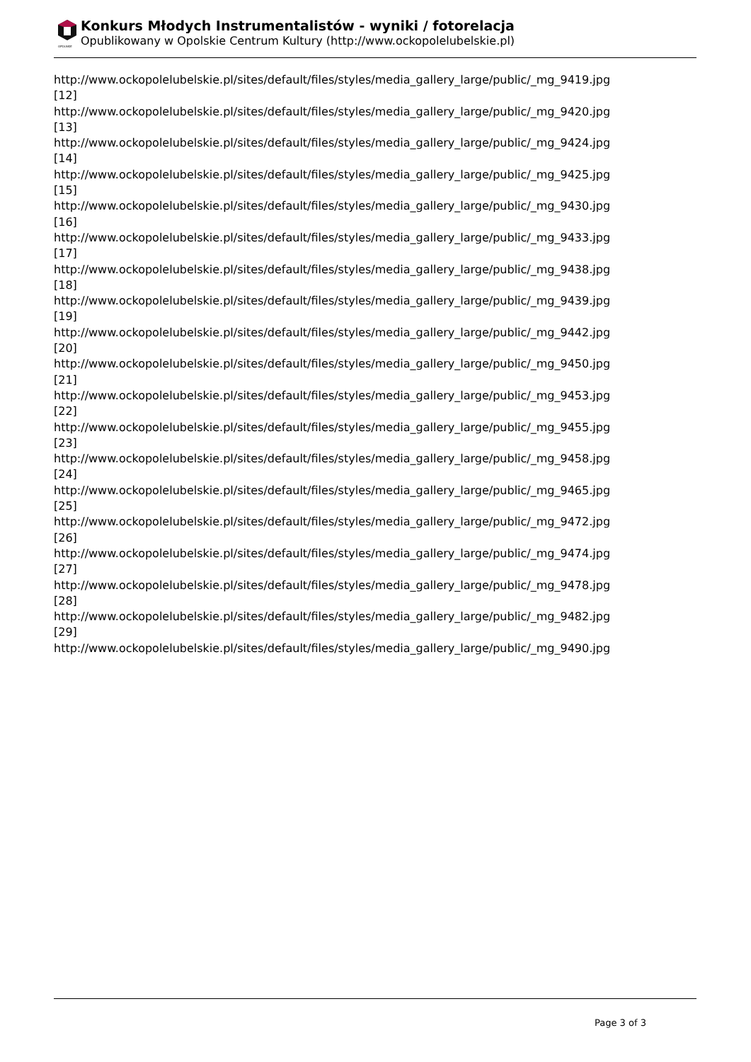OPOLSKIE
Konkurs Młodych Instrumentalistów - wyniki / fotorelacja
Opublikowany w Opolskie Centrum Kultury (http://www.ockopolelubelskie.pl)
http://www.ockopolelubelskie.pl/sites/default/files/styles/media_gallery_large/public/_mg_9419.jpg
[12]
http://www.ockopolelubelskie.pl/sites/default/files/styles/media_gallery_large/public/_mg_9420.jpg
[13]
http://www.ockopolelubelskie.pl/sites/default/files/styles/media_gallery_large/public/_mg_9424.jpg
[14]
http://www.ockopolelubelskie.pl/sites/default/files/styles/media_gallery_large/public/_mg_9425.jpg
[15]
http://www.ockopolelubelskie.pl/sites/default/files/styles/media_gallery_large/public/_mg_9430.jpg
[16]
http://www.ockopolelubelskie.pl/sites/default/files/styles/media_gallery_large/public/_mg_9433.jpg
[17]
http://www.ockopolelubelskie.pl/sites/default/files/styles/media_gallery_large/public/_mg_9438.jpg
[18]
http://www.ockopolelubelskie.pl/sites/default/files/styles/media_gallery_large/public/_mg_9439.jpg
[19]
http://www.ockopolelubelskie.pl/sites/default/files/styles/media_gallery_large/public/_mg_9442.jpg
[20]
http://www.ockopolelubelskie.pl/sites/default/files/styles/media_gallery_large/public/_mg_9450.jpg
[21]
http://www.ockopolelubelskie.pl/sites/default/files/styles/media_gallery_large/public/_mg_9453.jpg
[22]
http://www.ockopolelubelskie.pl/sites/default/files/styles/media_gallery_large/public/_mg_9455.jpg
[23]
http://www.ockopolelubelskie.pl/sites/default/files/styles/media_gallery_large/public/_mg_9458.jpg
[24]
http://www.ockopolelubelskie.pl/sites/default/files/styles/media_gallery_large/public/_mg_9465.jpg
[25]
http://www.ockopolelubelskie.pl/sites/default/files/styles/media_gallery_large/public/_mg_9472.jpg
[26]
http://www.ockopolelubelskie.pl/sites/default/files/styles/media_gallery_large/public/_mg_9474.jpg
[27]
http://www.ockopolelubelskie.pl/sites/default/files/styles/media_gallery_large/public/_mg_9478.jpg
[28]
http://www.ockopolelubelskie.pl/sites/default/files/styles/media_gallery_large/public/_mg_9482.jpg
[29]
http://www.ockopolelubelskie.pl/sites/default/files/styles/media_gallery_large/public/_mg_9490.jpg
Page 3 of 3